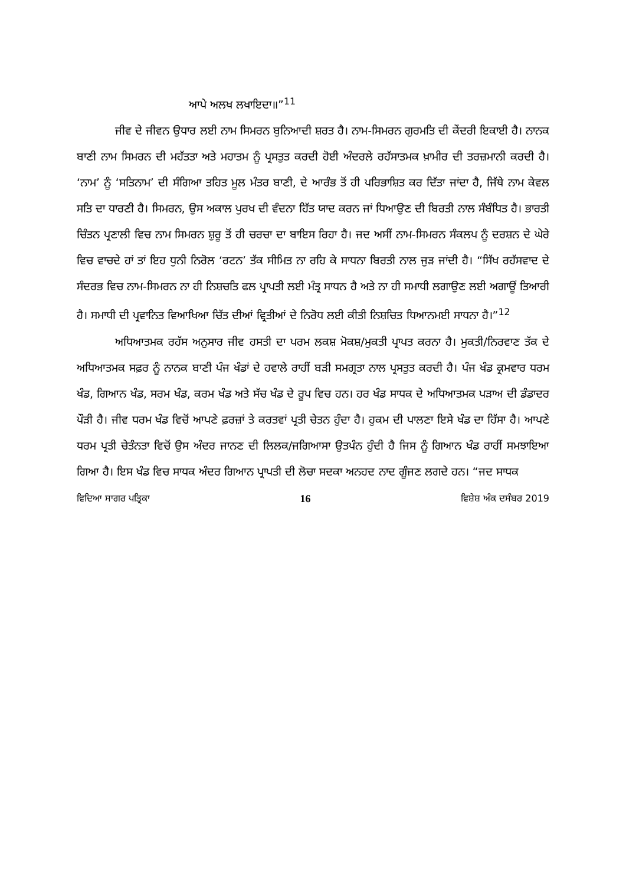ਆਪੇ ਅਲਖ ਲਖਾਇਦਾ॥”<sup>11</sup>
ਜੀਵ ਦੇ ਜੀਵਨ ਉਧਾਰ ਲਈ ਨਾਮ ਸਿਮਰਨ ਬੁਨਿਆਦੀ ਸ਼ਰਤ ਹੈ। ਨਾਮ-ਸਿਮਰਨ ਗੁਰਮਤਿ ਦੀ ਕੇਂਦਰੀ ਇਕਾਈ ਹੈ। ਨਾਨਕ ਬਾਣੀ ਨਾਮ ਸਿਮਰਨ ਦੀ ਮਹੱਤਤਾ ਅਤੇ ਮਹਾਤਮ ਨੂੰ ਪ੍ਰਸਤੁਤ ਕਰਦੀ ਹੋਈ ਅੰਦਰਲੇ ਰਹੱਸਾਤਮਕ ਖ਼ਾਮੀਰ ਦੀ ਤਰਜ਼ਮਾਨੀ ਕਰਦੀ ਹੈ। ‘ਨਾਮ’ ਨੂੰ ‘ਸਤਿਨਾਮ’ ਦੀ ਸੰਗਿਆ ਤਹਿਤ ਮੂਲ ਮੰਤਰ ਬਾਣੀ, ਦੇ ਆਰੰਭ ਤੋਂ ਹੀ ਪਰਿਭਾਸ਼ਿਤ ਕਰ ਦਿੱਤਾ ਜਾਂਦਾ ਹੈ, ਜਿੱਥੇ ਨਾਮ ਕੇਵਲ ਸਤਿ ਦਾ ਧਾਰਣੀ ਹੈ। ਸਿਮਰਨ, ਉਸ ਅਕਾਲ ਪੁਰਖ ਦੀ ਵੰਦਨਾ ਹਿੱਤ ਯਾਦ ਕਰਨ ਜਾਂ ਧਿਆਉਣ ਦੀ ਬਿਰਤੀ ਨਾਲ ਸੰਬੰਧਿਤ ਹੈ। ਭਾਰਤੀ ਚਿੰਤਨ ਪ੍ਰਣਾਲੀ ਵਿਚ ਨਾਮ ਸਿਮਰਨ ਸ਼ੁਰੂ ਤੋਂ ਹੀ ਚਰਚਾ ਦਾ ਬਾਇਸ ਰਿਹਾ ਹੈ। ਜਦ ਅਸੀਂ ਨਾਮ-ਸਿਮਰਨ ਸੰਕਲਪ ਨੂੰ ਦਰਸ਼ਨ ਦੇ ਘੇਰੇ ਵਿਚ ਵਾਚਦੇ ਹਾਂ ਤਾਂ ਇਹ ਧੁਨੀ ਨਿਰੋਲ ‘ਰਟਨ’ ਤੱਕ ਸੀਮਿਤ ਨਾ ਰਹਿ ਕੇ ਸਾਧਨਾ ਬਿਰਤੀ ਨਾਲ ਜੁੜ ਜਾਂਦੀ ਹੈ। “ਸਿੱਖ ਰਹੱਸਵਾਦ ਦੇ ਸੰਦਰਭ ਵਿਚ ਨਾਮ-ਸਿਮਰਨ ਨਾ ਹੀ ਨਿਸ਼ਚਤਿ ਫਲ ਪ੍ਰਾਪਤੀ ਲਈ ਮੰਤ੍ਰ ਸਾਧਨ ਹੈ ਅਤੇ ਨਾ ਹੀ ਸਮਾਧੀ ਲਗਾਉਣ ਲਈ ਅਗਾਊਂ ਤਿਆਰੀ ਹੈ। ਸਮਾਧੀ ਦੀ ਪ੍ਰਵਾਨਿਤ ਵਿਆਖਿਆ ਚਿੱਤ ਦੀਆਂ ਵ੍ਰਿਤੀਆਂ ਦੇ ਨਿਰੋਧ ਲਈ ਕੀਤੀ ਨਿਸ਼ਚਿਤ ਧਿਆਨਮਈ ਸਾਧਨਾ ਹੈ।”<sup>12</sup>
ਅਧਿਆਤਮਕ ਰਹੱਸ ਅਨੁਸਾਰ ਜੀਵ ਹਸਤੀ ਦਾ ਪਰਮ ਲਕਸ਼ ਮੋਕਸ਼/ਮੁਕਤੀ ਪ੍ਰਾਪਤ ਕਰਨਾ ਹੈ। ਮੁਕਤੀ/ਨਿਰਵਾਣ ਤੱਕ ਦੇ ਅਧਿਆਤਮਕ ਸਫ਼ਰ ਨੂੰ ਨਾਨਕ ਬਾਣੀ ਪੰਜ ਖੰਡਾਂ ਦੇ ਹਵਾਲੇ ਰਾਹੀਂ ਬੜੀ ਸਮਗ੍ਰਤਾ ਨਾਲ ਪ੍ਰਸਤੁਤ ਕਰਦੀ ਹੈ। ਪੰਜ ਖੰਡ ਕ੍ਰਮਵਾਰ ਧਰਮ ਖੰਡ, ਗਿਆਨ ਖੰਡ, ਸਰਮ ਖੰਡ, ਕਰਮ ਖੰਡ ਅਤੇ ਸੱਚ ਖੰਡ ਦੇ ਰੂਪ ਵਿਚ ਹਨ। ਹਰ ਖੰਡ ਸਾਧਕ ਦੇ ਅਧਿਆਤਮਕ ਪੜਾਅ ਦੀ ਡੰਡਾਦਰ ਪੌੜੀ ਹੈ। ਜੀਵ ਧਰਮ ਖੰਡ ਵਿਚੋਂ ਆਪਣੇ ਫ਼ਰਜ਼ਾਂ ਤੇ ਕਰਤਵਾਂ ਪ੍ਰਤੀ ਚੇਤਨ ਹੁੰਦਾ ਹੈ। ਹੁਕਮ ਦੀ ਪਾਲਣਾ ਇਸੇ ਖੰਡ ਦਾ ਹਿੱਸਾ ਹੈ। ਆਪਣੇ ਧਰਮ ਪ੍ਰਤੀ ਚੇਤੰਨਤਾ ਵਿਚੋਂ ਉਸ ਅੰਦਰ ਜਾਨਣ ਦੀ ਲਿਲਕ/ਜਗਿਆਸਾ ਉਤਪੰਨ ਹੁੰਦੀ ਹੈ ਜਿਸ ਨੂੰ ਗਿਆਨ ਖੰਡ ਰਾਹੀਂ ਸਮਝਾਇਆ ਗਿਆ ਹੈ। ਇਸ ਖੰਡ ਵਿਚ ਸਾਧਕ ਅੰਦਰ ਗਿਆਨ ਪ੍ਰਾਪਤੀ ਦੀ ਲੋਚਾ ਸਦਕਾ ਅਨਹਦ ਨਾਦ ਗੂੰਜਣ ਲਗਦੇ ਹਨ। “ਜਦ ਸਾਧਕ
ਵਿਦਿਆ ਸਾਗਰ ਪਤ੍ਰਿਕਾ 16 ਵਿਸ਼ੇਸ਼ ਅੰਕ ਦਸੰਬਰ 2019